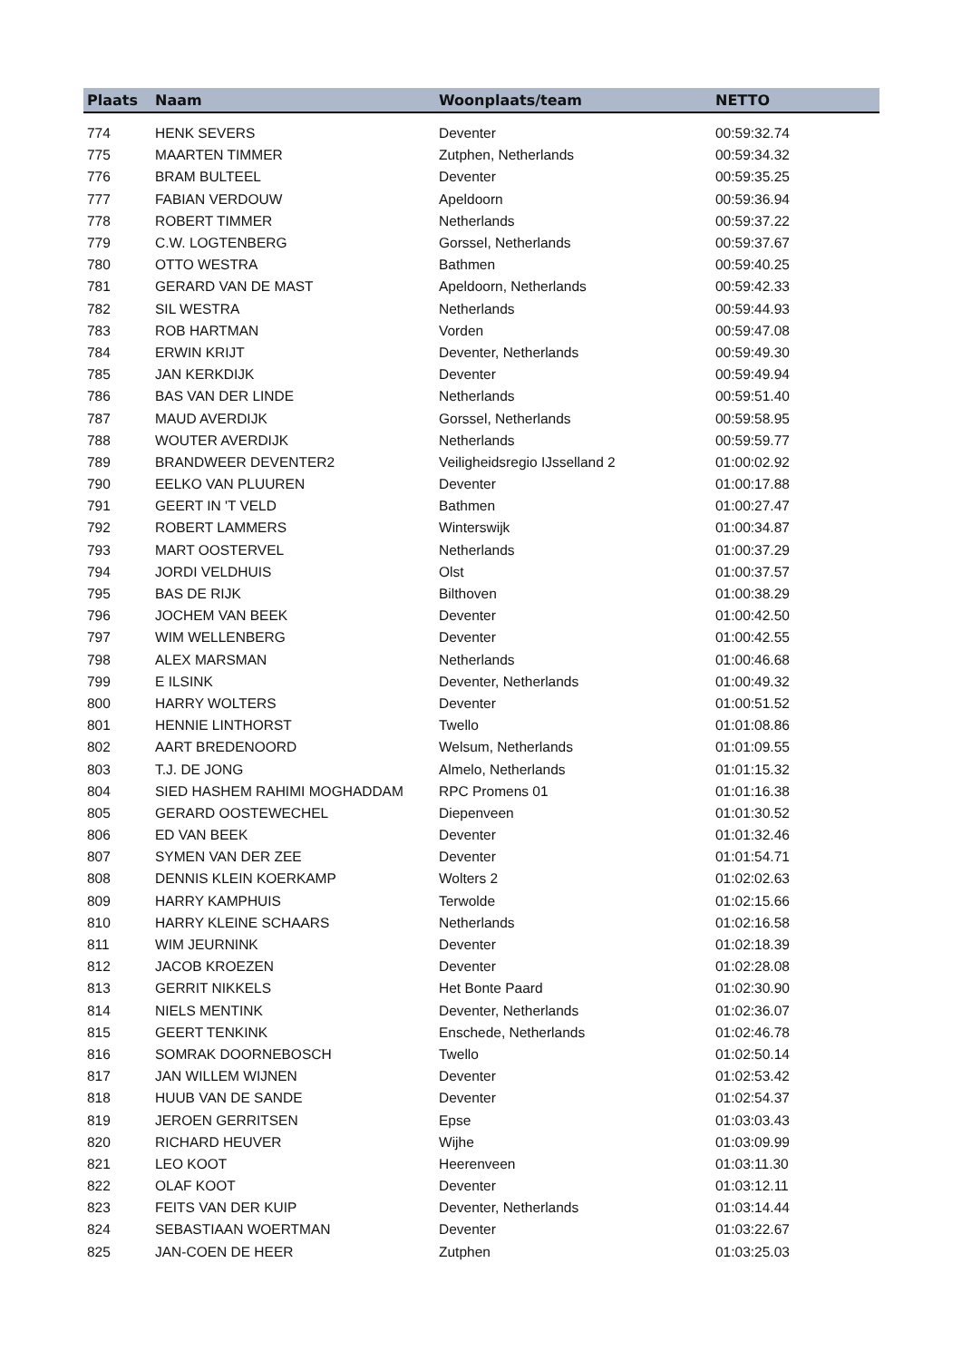| Plaats | Naam | Woonplaats/team | NETTO |
| --- | --- | --- | --- |
| 774 | HENK SEVERS | Deventer | 00:59:32.74 |
| 775 | MAARTEN TIMMER | Zutphen, Netherlands | 00:59:34.32 |
| 776 | BRAM BULTEEL | Deventer | 00:59:35.25 |
| 777 | FABIAN VERDOUW | Apeldoorn | 00:59:36.94 |
| 778 | ROBERT TIMMER | Netherlands | 00:59:37.22 |
| 779 | C.W. LOGTENBERG | Gorssel, Netherlands | 00:59:37.67 |
| 780 | OTTO WESTRA | Bathmen | 00:59:40.25 |
| 781 | GERARD VAN DE MAST | Apeldoorn, Netherlands | 00:59:42.33 |
| 782 | SIL WESTRA | Netherlands | 00:59:44.93 |
| 783 | ROB HARTMAN | Vorden | 00:59:47.08 |
| 784 | ERWIN KRIJT | Deventer, Netherlands | 00:59:49.30 |
| 785 | JAN KERKDIJK | Deventer | 00:59:49.94 |
| 786 | BAS VAN DER LINDE | Netherlands | 00:59:51.40 |
| 787 | MAUD AVERDIJK | Gorssel, Netherlands | 00:59:58.95 |
| 788 | WOUTER AVERDIJK | Netherlands | 00:59:59.77 |
| 789 | BRANDWEER DEVENTER2 | Veiligheidsregio IJsselland 2 | 01:00:02.92 |
| 790 | EELKO VAN PLUUREN | Deventer | 01:00:17.88 |
| 791 | GEERT IN 'T VELD | Bathmen | 01:00:27.47 |
| 792 | ROBERT LAMMERS | Winterswijk | 01:00:34.87 |
| 793 | MART OOSTERVEL | Netherlands | 01:00:37.29 |
| 794 | JORDI VELDHUIS | Olst | 01:00:37.57 |
| 795 | BAS DE RIJK | Bilthoven | 01:00:38.29 |
| 796 | JOCHEM VAN BEEK | Deventer | 01:00:42.50 |
| 797 | WIM WELLENBERG | Deventer | 01:00:42.55 |
| 798 | ALEX MARSMAN | Netherlands | 01:00:46.68 |
| 799 | E ILSINK | Deventer, Netherlands | 01:00:49.32 |
| 800 | HARRY WOLTERS | Deventer | 01:00:51.52 |
| 801 | HENNIE LINTHORST | Twello | 01:01:08.86 |
| 802 | AART BREDENOORD | Welsum, Netherlands | 01:01:09.55 |
| 803 | T.J. DE JONG | Almelo, Netherlands | 01:01:15.32 |
| 804 | SIED HASHEM RAHIMI MOGHADDAM | RPC Promens 01 | 01:01:16.38 |
| 805 | GERARD OOSTEWECHEL | Diepenveen | 01:01:30.52 |
| 806 | ED VAN BEEK | Deventer | 01:01:32.46 |
| 807 | SYMEN VAN DER ZEE | Deventer | 01:01:54.71 |
| 808 | DENNIS KLEIN KOERKAMP | Wolters 2 | 01:02:02.63 |
| 809 | HARRY KAMPHUIS | Terwolde | 01:02:15.66 |
| 810 | HARRY KLEINE SCHAARS | Netherlands | 01:02:16.58 |
| 811 | WIM JEURNINK | Deventer | 01:02:18.39 |
| 812 | JACOB KROEZEN | Deventer | 01:02:28.08 |
| 813 | GERRIT NIKKELS | Het Bonte Paard | 01:02:30.90 |
| 814 | NIELS MENTINK | Deventer, Netherlands | 01:02:36.07 |
| 815 | GEERT TENKINK | Enschede, Netherlands | 01:02:46.78 |
| 816 | SOMRAK DOORNEBOSCH | Twello | 01:02:50.14 |
| 817 | JAN WILLEM WIJNEN | Deventer | 01:02:53.42 |
| 818 | HUUB VAN DE SANDE | Deventer | 01:02:54.37 |
| 819 | JEROEN GERRITSEN | Epse | 01:03:03.43 |
| 820 | RICHARD HEUVER | Wijhe | 01:03:09.99 |
| 821 | LEO KOOT | Heerenveen | 01:03:11.30 |
| 822 | OLAF KOOT | Deventer | 01:03:12.11 |
| 823 | FEITS VAN DER KUIP | Deventer, Netherlands | 01:03:14.44 |
| 824 | SEBASTIAAN WOERTMAN | Deventer | 01:03:22.67 |
| 825 | JAN-COEN DE HEER | Zutphen | 01:03:25.03 |